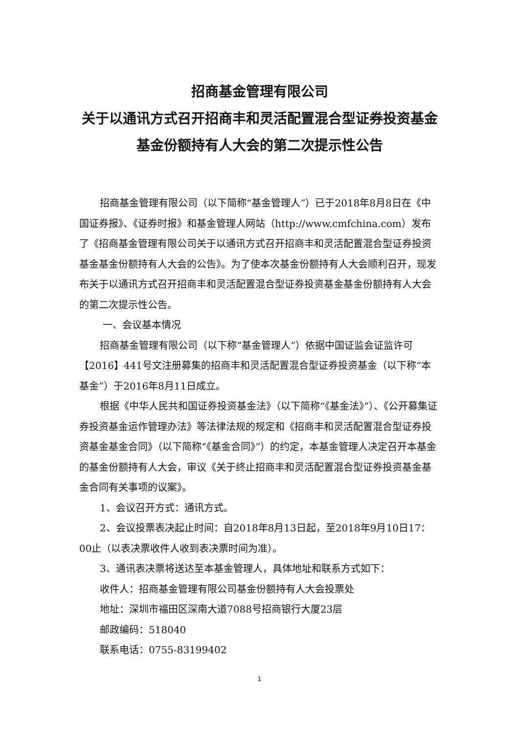招商基金管理有限公司
关于以通讯方式召开招商丰和灵活配置混合型证券投资基金基金份额持有人大会的第二次提示性公告
招商基金管理有限公司（以下简称“基金管理人”）已于2018年8月8日在《中国证券报》、《证券时报》和基金管理人网站（http://www.cmfchina.com）发布了《招商基金管理有限公司关于以通讯方式召开招商丰和灵活配置混合型证券投资基金基金份额持有人大会的公告》。为了使本次基金份额持有人大会顺利召开，现发布关于以通讯方式召开招商丰和灵活配置混合型证券投资基金基金份额持有人大会的第二次提示性公告。
一、会议基本情况
招商基金管理有限公司（以下称“基金管理人”）依据中国证监会证监许可【2016】441号文注册募集的招商丰和灵活配置混合型证券投资基金（以下称“本基金”）于2016年8月11日成立。
根据《中华人民共和国证券投资基金法》（以下简称“《基金法》”）、《公开募集证券投资基金运作管理办法》等法律法规的规定和《招商丰和灵活配置混合型证券投资基金基金合同》（以下简称“《基金合同》”）的约定，本基金管理人决定召开本基金的基金份额持有人大会，审议《关于终止招商丰和灵活配置混合型证券投资基金基金合同有关事项的议案》。
1、会议召开方式：通讯方式。
2、会议投票表决起止时间：自2018年8月13日起，至2018年9月10日17：00止（以表决票收件人收到表决票时间为准）。
3、通讯表决票将送达至本基金管理人，具体地址和联系方式如下：
收件人：招商基金管理有限公司基金份额持有人大会投票处
地址：深圳市福田区深南大道7088号招商银行大厦23层
邮政编码：518040
联系电话：0755-83199402
1